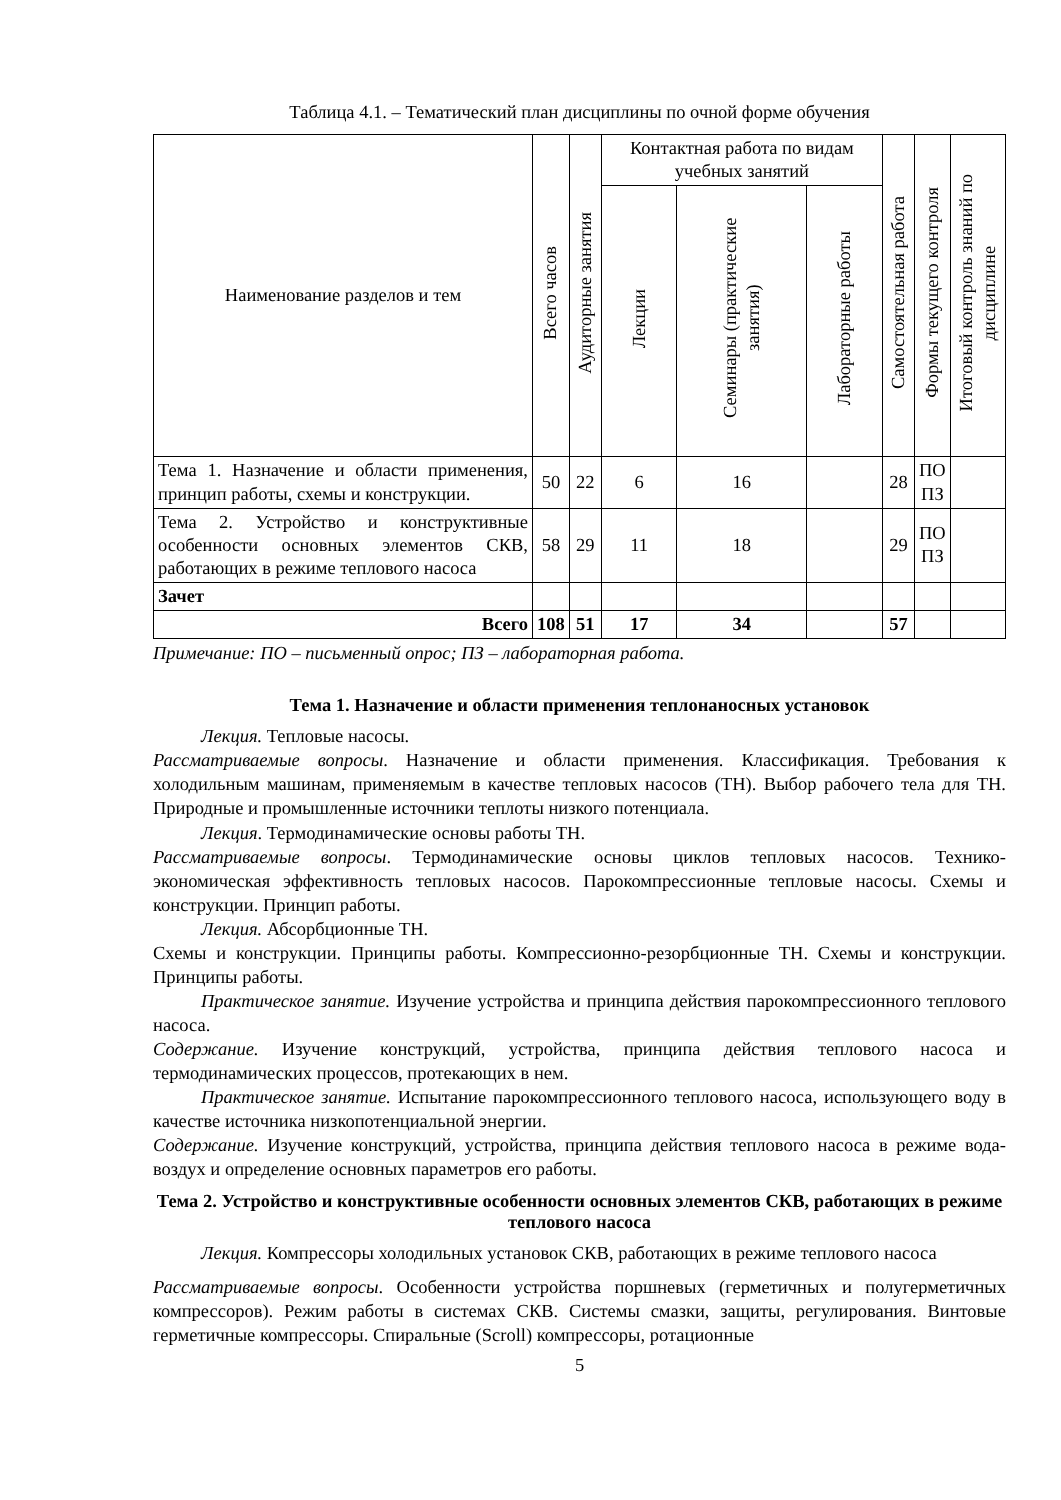Таблица 4.1. – Тематический план дисциплины по очной форме обучения
| Наименование разделов и тем | Всего часов | Аудиторные занятия | Контактная работа по видам учебных занятий | | | Самостоятельная работа | Формы текущего контроля | Итоговый контроль знаний по дисциплине |
| --- | --- | --- | --- | --- | --- | --- | --- | --- |
| | | | Лекции | Семинары (практические занятия) | Лабораторные работы | | | |
| Тема 1. Назначение и области применения, принцип работы, схемы и конструкции. | 50 | 22 | 6 | 16 | | 28 | ПО ПЗ | |
| Тема 2. Устройство и конструктивные особенности основных элементов СКВ, работающих в режиме теплового насоса | 58 | 29 | 11 | 18 | | 29 | ПО ПЗ | |
| Зачет | | | | | | | | |
| Всего | 108 | 51 | 17 | 34 | | 57 | | |
Примечание: ПО – письменный опрос; ПЗ – лабораторная работа.
Тема 1. Назначение и области применения теплонаносных установок
Лекция. Тепловые насосы.
Рассматриваемые вопросы. Назначение и области применения. Классификация. Требования к холодильным машинам, применяемым в качестве тепловых насосов (ТН). Выбор рабочего тела для ТН. Природные и промышленные источники теплоты низкого потенциала.
Лекция. Термодинамические основы работы ТН.
Рассматриваемые вопросы. Термодинамические основы циклов тепловых насосов. Технико-экономическая эффективность тепловых насосов. Парокомпрессионные тепловые насосы. Схемы и конструкции. Принцип работы.
Лекция. Абсорбционные ТН.
Схемы и конструкции. Принципы работы. Компрессионно-резорбционные ТН. Схемы и конструкции. Принципы работы.
Практическое занятие. Изучение устройства и принципа действия парокомпрессионного теплового насоса.
Содержание. Изучение конструкций, устройства, принципа действия теплового насоса и термодинамических процессов, протекающих в нем.
Практическое занятие. Испытание парокомпрессионного теплового насоса, использующего воду в качестве источника низкопотенциальной энергии.
Содержание. Изучение конструкций, устройства, принципа действия теплового насоса в режиме вода-воздух и определение основных параметров его работы.
Тема 2. Устройство и конструктивные особенности основных элементов СКВ, работающих в режиме теплового насоса
Лекция. Компрессоры холодильных установок СКВ, работающих в режиме теплового насоса
Рассматриваемые вопросы. Особенности устройства поршневых (герметичных и полугерметичных компрессоров). Режим работы в системах СКВ. Системы смазки, защиты, регулирования. Винтовые герметичные компрессоры. Спиральные (Scroll) компрессоры, ротационные
5